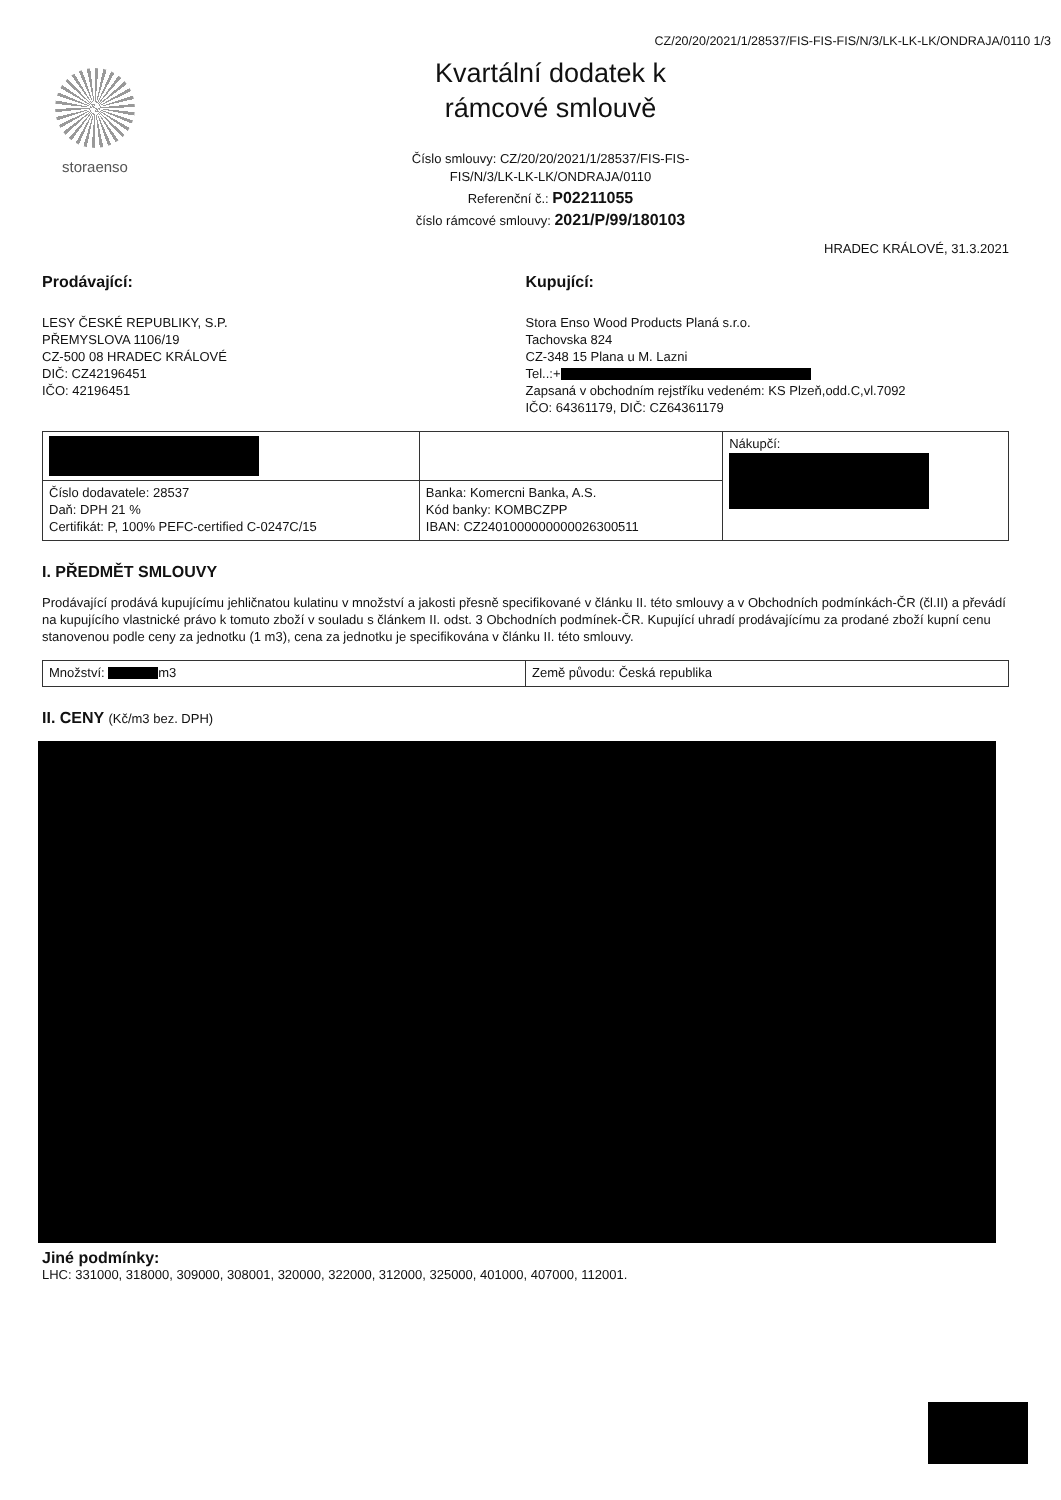CZ/20/20/2021/1/28537/FIS-FIS-FIS/N/3/LK-LK-LK/ONDRAJA/0110 1/3
storaenso
Kvartální dodatek k
rámcové smlouvě
Číslo smlouvy: CZ/20/20/2021/1/28537/FIS-FIS-
FIS/N/3/LK-LK-LK/ONDRAJA/0110
Referenční č.: P02211055
číslo rámcové smlouvy: 2021/P/99/180103
HRADEC KRÁLOVÉ, 31.3.2021
Prodávající:
LESY ČESKÉ REPUBLIKY, S.P.
PŘEMYSLOVA 1106/19
CZ-500 08 HRADEC KRÁLOVÉ
DIČ: CZ42196451
IČO: 42196451
Kupující:
Stora Enso Wood Products Planá s.r.o.
Tachovska 824
CZ-348 15 Plana u M. Lazni
Tel..:+
Zapsaná v obchodním rejstříku vedeném: KS Plzeň,odd.C,vl.7092
IČO: 64361179, DIČ: CZ64361179
| | | Nákupčí: |
| Číslo dodavatele: 28537 Daň: DPH 21 % Certifikát: P, 100% PEFC-certified C-0247C/15 | Banka: Komercni Banka, A.S. Kód banky: KOMBCZPP IBAN: CZ2401000000000026300511 | |
I. PŘEDMĚT SMLOUVY
Prodávající prodává kupujícímu jehličnatou kulatinu v množství a jakosti přesně specifikované v článku II. této smlouvy a v Obchodních podmínkách-ČR (čl.II) a převádí na kupujícího vlastnické právo k tomuto zboží v souladu s článkem II. odst. 3 Obchodních podmínek-ČR. Kupující uhradí prodávajícímu za prodané zboží kupní cenu stanovenou podle ceny za jednotku (1 m3), cena za jednotku je specifikována v článku II. této smlouvy.
| Množství: m3 | Země původu: Česká republika |
II. CENY (Kč/m3 bez. DPH)
Jiné podmínky:
LHC: 331000, 318000, 309000, 308001, 320000, 322000, 312000, 325000, 401000, 407000, 112001.